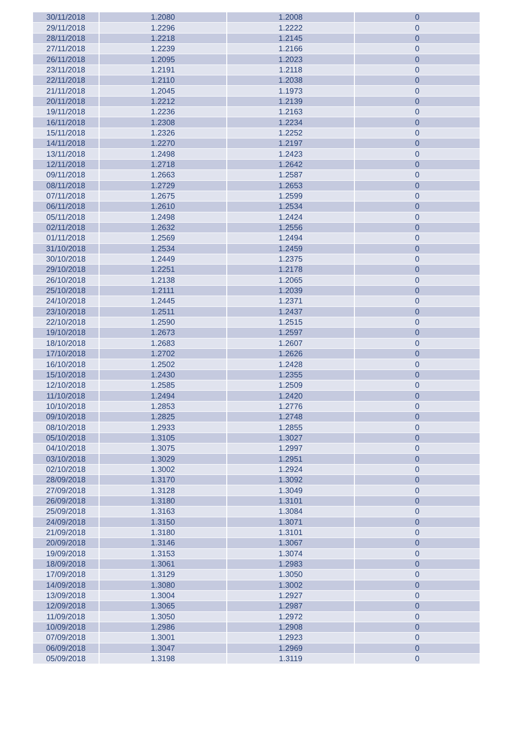| 30/11/2018 | 1.2080 | 1.2008 | 0 |
| 29/11/2018 | 1.2296 | 1.2222 | 0 |
| 28/11/2018 | 1.2218 | 1.2145 | 0 |
| 27/11/2018 | 1.2239 | 1.2166 | 0 |
| 26/11/2018 | 1.2095 | 1.2023 | 0 |
| 23/11/2018 | 1.2191 | 1.2118 | 0 |
| 22/11/2018 | 1.2110 | 1.2038 | 0 |
| 21/11/2018 | 1.2045 | 1.1973 | 0 |
| 20/11/2018 | 1.2212 | 1.2139 | 0 |
| 19/11/2018 | 1.2236 | 1.2163 | 0 |
| 16/11/2018 | 1.2308 | 1.2234 | 0 |
| 15/11/2018 | 1.2326 | 1.2252 | 0 |
| 14/11/2018 | 1.2270 | 1.2197 | 0 |
| 13/11/2018 | 1.2498 | 1.2423 | 0 |
| 12/11/2018 | 1.2718 | 1.2642 | 0 |
| 09/11/2018 | 1.2663 | 1.2587 | 0 |
| 08/11/2018 | 1.2729 | 1.2653 | 0 |
| 07/11/2018 | 1.2675 | 1.2599 | 0 |
| 06/11/2018 | 1.2610 | 1.2534 | 0 |
| 05/11/2018 | 1.2498 | 1.2424 | 0 |
| 02/11/2018 | 1.2632 | 1.2556 | 0 |
| 01/11/2018 | 1.2569 | 1.2494 | 0 |
| 31/10/2018 | 1.2534 | 1.2459 | 0 |
| 30/10/2018 | 1.2449 | 1.2375 | 0 |
| 29/10/2018 | 1.2251 | 1.2178 | 0 |
| 26/10/2018 | 1.2138 | 1.2065 | 0 |
| 25/10/2018 | 1.2111 | 1.2039 | 0 |
| 24/10/2018 | 1.2445 | 1.2371 | 0 |
| 23/10/2018 | 1.2511 | 1.2437 | 0 |
| 22/10/2018 | 1.2590 | 1.2515 | 0 |
| 19/10/2018 | 1.2673 | 1.2597 | 0 |
| 18/10/2018 | 1.2683 | 1.2607 | 0 |
| 17/10/2018 | 1.2702 | 1.2626 | 0 |
| 16/10/2018 | 1.2502 | 1.2428 | 0 |
| 15/10/2018 | 1.2430 | 1.2355 | 0 |
| 12/10/2018 | 1.2585 | 1.2509 | 0 |
| 11/10/2018 | 1.2494 | 1.2420 | 0 |
| 10/10/2018 | 1.2853 | 1.2776 | 0 |
| 09/10/2018 | 1.2825 | 1.2748 | 0 |
| 08/10/2018 | 1.2933 | 1.2855 | 0 |
| 05/10/2018 | 1.3105 | 1.3027 | 0 |
| 04/10/2018 | 1.3075 | 1.2997 | 0 |
| 03/10/2018 | 1.3029 | 1.2951 | 0 |
| 02/10/2018 | 1.3002 | 1.2924 | 0 |
| 28/09/2018 | 1.3170 | 1.3092 | 0 |
| 27/09/2018 | 1.3128 | 1.3049 | 0 |
| 26/09/2018 | 1.3180 | 1.3101 | 0 |
| 25/09/2018 | 1.3163 | 1.3084 | 0 |
| 24/09/2018 | 1.3150 | 1.3071 | 0 |
| 21/09/2018 | 1.3180 | 1.3101 | 0 |
| 20/09/2018 | 1.3146 | 1.3067 | 0 |
| 19/09/2018 | 1.3153 | 1.3074 | 0 |
| 18/09/2018 | 1.3061 | 1.2983 | 0 |
| 17/09/2018 | 1.3129 | 1.3050 | 0 |
| 14/09/2018 | 1.3080 | 1.3002 | 0 |
| 13/09/2018 | 1.3004 | 1.2927 | 0 |
| 12/09/2018 | 1.3065 | 1.2987 | 0 |
| 11/09/2018 | 1.3050 | 1.2972 | 0 |
| 10/09/2018 | 1.2986 | 1.2908 | 0 |
| 07/09/2018 | 1.3001 | 1.2923 | 0 |
| 06/09/2018 | 1.3047 | 1.2969 | 0 |
| 05/09/2018 | 1.3198 | 1.3119 | 0 |